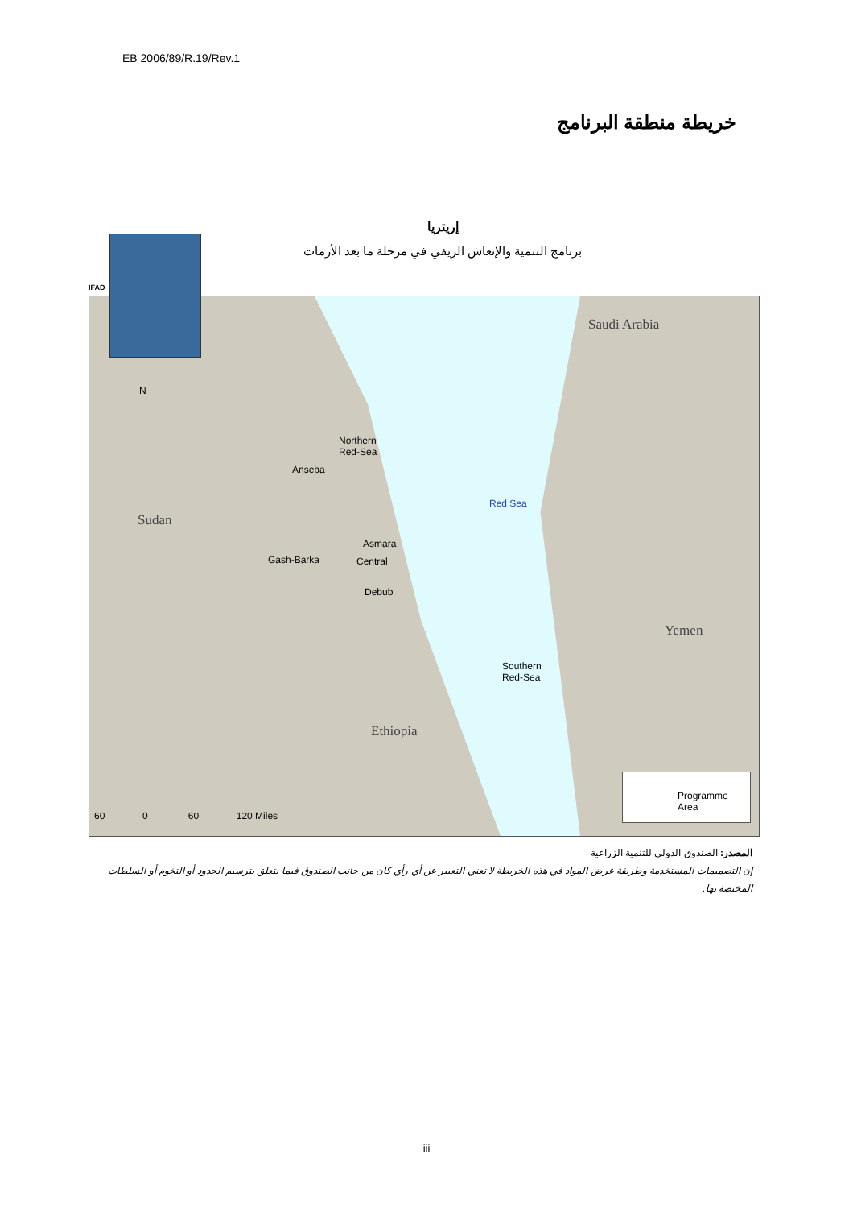EB 2006/89/R.19/Rev.1
خريطة منطقة البرنامج
إريتريا
برنامج التنمية والإنعاش الريفي في مرحلة ما بعد الأزمات
N
Sudan
Saudi Arabia
Yemen
Ethiopia
Northern
Red-Sea
Anseba
Red Sea
Asmara
Gash-Barka Central
Debub
Southern
Red-Sea
60 0 60 120 Miles
Programme Area
IFAD
المصدر: الصندوق الدولي للتنمية الزراعية
إن التصميمات المستخدمة وطريقة عرض المواد في هذه الخريطة لا تعني التعبير عن أي رأي كان من جانب الصندوق فيما يتعلق بترسيم الحدود أو التخوم أو السلطات المختصة بها.
iii